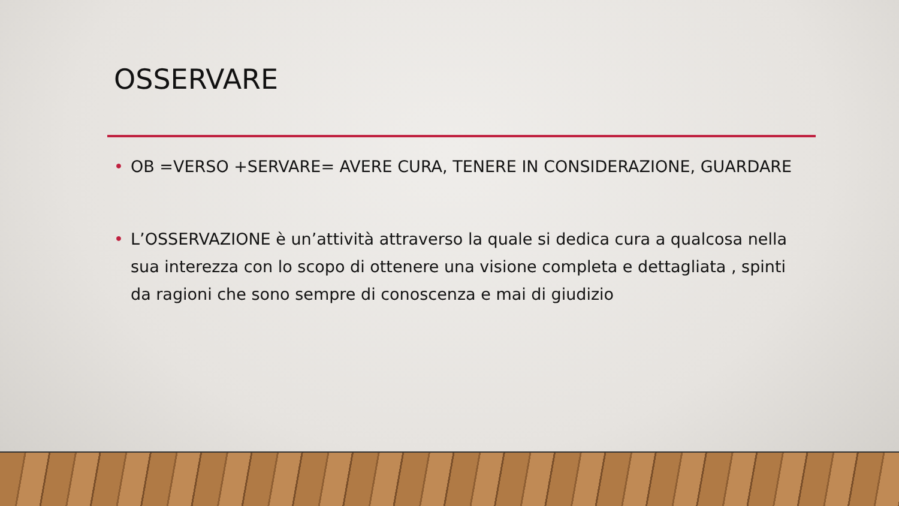OSSERVARE
• OB =VERSO +SERVARE= AVERE CURA, TENERE IN CONSIDERAZIONE, GUARDARE
• L’OSSERVAZIONE è un’attività attraverso la quale si dedica cura a qualcosa nella sua interezza con lo scopo di ottenere una visione completa e dettagliata , spinti da ragioni che sono sempre di conoscenza e mai di giudizio